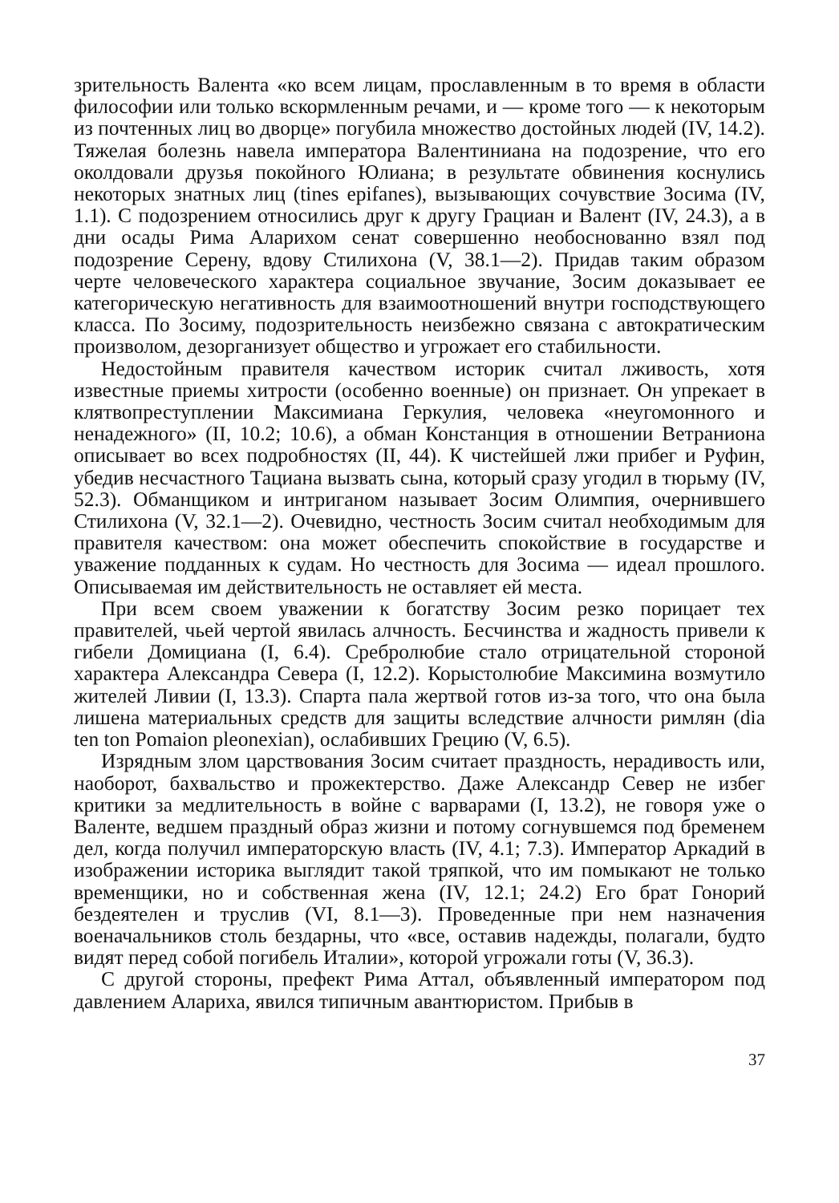зрительность Валента «ко всем лицам, прославленным в то время в области философии или только вскормленным речами, и — кроме того — к некоторым из почтенных лиц во дворце» погубила множество достойных людей (IV, 14.2). Тяжелая болезнь навела императора Валентиниана на подозрение, что его околдовали друзья покойного Юлиана; в результате обвинения коснулись некоторых знатных лиц (tines epifanes), вызывающих сочувствие Зосима (IV, 1.1). С подозрением относились друг к другу Грациан и Валент (IV, 24.3), а в дни осады Рима Аларихом сенат совершенно необоснованно взял под подозрение Серену, вдову Стилихона (V, 38.1—2). Придав таким образом черте человеческого характера социальное звучание, Зосим доказывает ее категорическую негативность для взаимоотношений внутри господствующего класса. По Зосиму, подозрительность неизбежно связана с автократическим произволом, дезорганизует общество и угрожает его стабильности.
Недостойным правителя качеством историк считал лживость, хотя известные приемы хитрости (особенно военные) он признает. Он упрекает в клятвопреступлении Максимиана Геркулия, человека «неугомонного и ненадежного» (II, 10.2; 10.6), а обман Констанция в отношении Ветраниона описывает во всех подробностях (II, 44). К чистейшей лжи прибег и Руфин, убедив несчастного Тациана вызвать сына, который сразу угодил в тюрьму (IV, 52.3). Обманщиком и интриганом называет Зосим Олимпия, очернившего Стилихона (V, 32.1—2). Очевидно, честность Зосим считал необходимым для правителя качеством: она может обеспечить спокойствие в государстве и уважение подданных к судам. Но честность для Зосима — идеал прошлого. Описываемая им действительность не оставляет ей места.
При всем своем уважении к богатству Зосим резко порицает тех правителей, чьей чертой явилась алчность. Бесчинства и жадность привели к гибели Домициана (I, 6.4). Сребролюбие стало отрицательной стороной характера Александра Севера (I, 12.2). Корыстолюбие Максимина возмутило жителей Ливии (I, 13.3). Спарта пала жертвой готов из-за того, что она была лишена материальных средств для защиты вследствие алчности римлян (dia ten ton Pomaion pleonexian), ослабивших Грецию (V, 6.5).
Изрядным злом царствования Зосим считает праздность, нерадивость или, наоборот, бахвальство и прожектерство. Даже Александр Север не избег критики за медлительность в войне с варварами (I, 13.2), не говоря уже о Валенте, ведшем праздный образ жизни и потому согнувшемся под бременем дел, когда получил императорскую власть (IV, 4.1; 7.3). Император Аркадий в изображении историка выглядит такой тряпкой, что им помыкают не только временщики, но и собственная жена (IV, 12.1; 24.2) Его брат Гонорий бездеятелен и труслив (VI, 8.1—3). Проведенные при нем назначения военачальников столь бездарны, что «все, оставив надежды, полагали, будто видят перед собой погибель Италии», которой угрожали готы (V, 36.3).
С другой стороны, префект Рима Аттал, объявленный императором под давлением Алариха, явился типичным авантюристом. Прибыв в
37